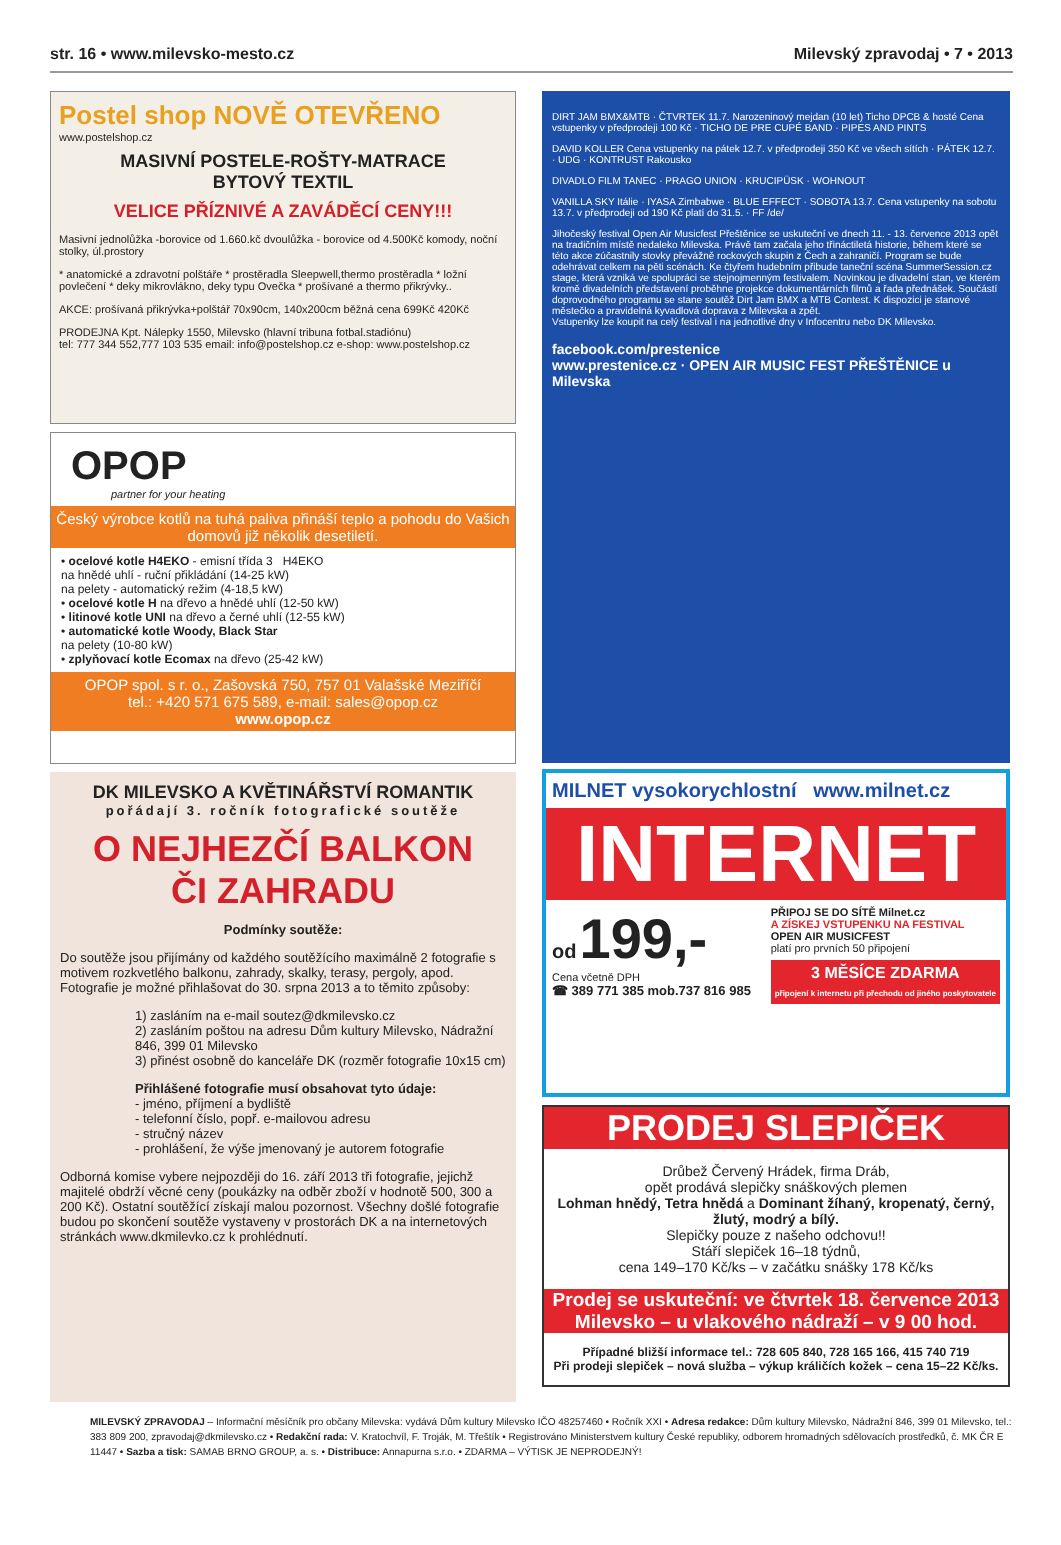str. 16 • www.milevsko-mesto.cz Milevský zpravodaj • 7 • 2013
Postel shop NOVĚ OTEVŘENO
www.postelshop.cz
MASIVNÍ POSTELE-ROŠTY-MATRACE
BYTOVÝ TEXTIL
VELICE PŘÍZNIVÉ A ZAVÁDĚCÍ CENY!!!
Masivní jednolůžka -borovice od 1.660.kč dvoulůžka - borovice od 4.500Kč komody, noční stolky, úl.prostory
* anatomické a zdravotní polštáře * prostěradla Sleepwell,thermo prostěradla * ložní povlečení * deky mikrovlákno, deky typu Ovečka * prošívané a thermo přikrývky..
AKCE: prošívaná přikrývka+polštář 70x90cm, 140x200cm běžná cena 699Kč 420Kč
PRODEJNA Kpt. Nálepky 1550, Milevsko (hlavní tribuna fotbal.stadiónu)
tel: 777 344 552,777 103 535 email: info@postelshop.cz e-shop: www.postelshop.cz
OPOP
partner for your heating
Český výrobce kotlů na tuhá paliva přináší teplo a pohodu do Vašich domovů již několik desetiletí.
• ocelové kotle H4EKO - emisní třída 3 H4EKO
na hnědé uhlí - ruční přikládání (14-25 kW)
na pelety - automatický režim (4-18,5 kW)
• ocelové kotle H na dřevo a hnědé uhlí (12-50 kW)
• litinové kotle UNI na dřevo a černé uhlí (12-55 kW)
• automatické kotle Woody, Black Star
na pelety (10-80 kW)
• zplyňovací kotle Ecomax na dřevo (25-42 kW)
OPOP spol. s r. o., Zašovská 750, 757 01 Valašské Meziříčí
tel.: +420 571 675 589, e-mail: sales@opop.cz
www.opop.cz
DK MILEVSKO A KVĚTINÁŘSTVÍ ROMANTIK
pořádají 3. ročník fotografické soutěže
O NEJHEZČÍ BALKON
ČI ZAHRADU
Podmínky soutěže:
Do soutěže jsou přijímány od každého soutěžícího maximálně 2 fotografie s motivem rozkvetlého balkonu, zahrady, skalky, terasy, pergoly, apod. Fotografie je možné přihlašovat do 30. srpna 2013 a to těmito způsoby:
1) zasláním na e-mail soutez@dkmilevsko.cz
2) zasláním poštou na adresu Dům kultury Milevsko, Nádražní 846, 399 01 Milevsko
3) přinést osobně do kanceláře DK (rozměr fotografie 10x15 cm)
Přihlášené fotografie musí obsahovat tyto údaje:
- jméno, příjmení a bydliště
- telefonní číslo, popř. e-mailovou adresu
- stručný název
- prohlášení, že výše jmenovaný je autorem fotografie
Odborná komise vybere nejpozději do 16. září 2013 tři fotografie, jejichž majitelé obdrží věcné ceny (poukázky na odběr zboží v hodnotě 500, 300 a 200 Kč). Ostatní soutěžící získají malou pozornost. Všechny došlé fotografie budou po skončení soutěže vystaveny v prostorách DK a na internetových stránkách www.dkmilevko.cz k prohlédnutí.
DIRT JAM BMX&MTB · ČTVRTEK 11.7. Narozeninový mejdan (10 let) Ticho DPCB & hosté Cena vstupenky v předprodeji 100 Kč · TICHO DE PRE CUPÉ BAND · PIPES AND PINTS
DAVID KOLLER Cena vstupenky na pátek 12.7. v předprodeji 350 Kč ve všech sítích · PÁTEK 12.7. · UDG · KONTRUST Rakousko
DIVADLO FILM TANEC · PRAGO UNION · KRUCIPÜSK · WOHNOUT
VANILLA SKY Itálie · IYASA Zimbabwe · BLUE EFFECT · SOBOTA 13.7. Cena vstupenky na sobotu 13.7. v předprodeji od 190 Kč platí do 31.5. · FF /de/
Jihočeský festival Open Air Musicfest Přeštěnice se uskuteční ve dnech 11. - 13. července 2013 opět na tradičním místě nedaleko Milevska. Právě tam začala jeho třináctiletá historie, během které se této akce zúčastnily stovky převážně rockových skupin z Čech a zahraničí. Program se bude odehrávat celkem na pěti scénách. Ke čtyřem hudebním přibude taneční scéna SummerSession.cz stage, která vzniká ve spolupráci se stejnojmenným festivalem. Novinkou je divadelní stan, ve kterém kromě divadelních představení proběhne projekce dokumentárních filmů a řada přednášek. Součástí doprovodného programu se stane soutěž Dirt Jam BMX a MTB Contest. K dispozici je stanové městečko a pravidelná kyvadlová doprava z Milevska a zpět.
Vstupenky lze koupit na celý festival i na jednotlivé dny v Infocentru nebo DK Milevsko.
facebook.com/prestenice
www.prestenice.cz · OPEN AIR MUSIC FEST PŘEŠTĚNICE u Milevska
MILNET vysokorychlostní www.milnet.cz
INTERNET
od 199,-
Cena včetně DPH
☎ 389 771 385 mob.737 816 985
PŘIPOJ SE DO SÍTĚ Milnet.cz
A ZÍSKEJ VSTUPENKU NA FESTIVAL
OPEN AIR MUSICFEST
platí pro prvních 50 připojení
3 MĚSÍCE ZDARMA
připojení k internetu při přechodu od jiného poskytovatele
PRODEJ SLEPIČEK
Drůbež Červený Hrádek, firma Dráb,
opět prodává slepičky snáškových plemen
Lohman hnědý, Tetra hnědá a Dominant žíhaný, kropenatý, černý, žlutý, modrý a bílý.
Slepičky pouze z našeho odchovu!!
Stáří slepiček 16–18 týdnů,
cena 149–170 Kč/ks – v začátku snášky 178 Kč/ks
Prodej se uskuteční: ve čtvrtek 18. července 2013
Milevsko – u vlakového nádraží – v 9 00 hod.
Případné bližší informace tel.: 728 605 840, 728 165 166, 415 740 719
Při prodeji slepiček – nová služba – výkup králičích kožek – cena 15–22 Kč/ks.
MILEVSKÝ ZPRAVODAJ – Informační měsíčník pro občany Milevska: vydává Dům kultury Milevsko IČO 48257460 • Ročník XXI • Adresa redakce: Dům kultury Milevsko, Nádražní 846, 399 01 Milevsko, tel.: 383 809 200, zpravodaj@dkmilevsko.cz • Redakční rada: V. Kratochvíl, F. Troják, M. Třeštík • Registrováno Ministerstvem kultury České republiky, odborem hromadných sdělovacích prostředků, č. MK ČR E 11447 • Sazba a tisk: SAMAB BRNO GROUP, a. s. • Distribuce: Annapurna s.r.o. • ZDARMA – VÝTISK JE NEPRODEJNÝ!